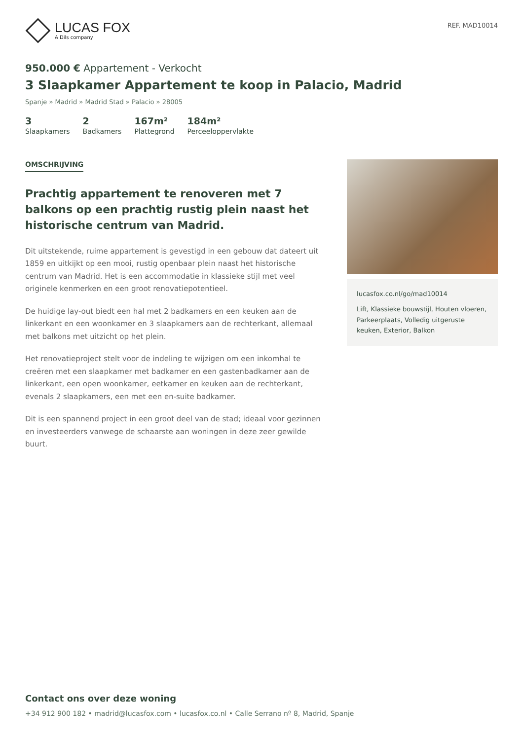LUCAS FOX
A Dils company
REF. MAD10014
950.000 € Appartement - Verkocht
3 Slaapkamer Appartement te koop in Palacio, Madrid
Spanje » Madrid » Madrid Stad » Palacio » 28005
3
Slaapkamers
2
Badkamers
167m²
Plattegrond
184m²
Perceeloppervlakte
OMSCHRIJVING
Prachtig appartement te renoveren met 7 balkons op een prachtig rustig plein naast het historische centrum van Madrid.
Dit uitstekende, ruime appartement is gevestigd in een gebouw dat dateert uit 1859 en uitkijkt op een mooi, rustig openbaar plein naast het historische centrum van Madrid. Het is een accommodatie in klassieke stijl met veel originele kenmerken en een groot renovatiepotentieel.
De huidige lay-out biedt een hal met 2 badkamers en een keuken aan de linkerkant en een woonkamer en 3 slaapkamers aan de rechterkant, allemaal met balkons met uitzicht op het plein.
Het renovatieproject stelt voor de indeling te wijzigen om een inkomhal te creëren met een slaapkamer met badkamer en een gastenbadkamer aan de linkerkant, een open woonkamer, eetkamer en keuken aan de rechterkant, evenals 2 slaapkamers, een met een en-suite badkamer.
Dit is een spannend project in een groot deel van de stad; ideaal voor gezinnen en investeerders vanwege de schaarste aan woningen in deze zeer gewilde buurt.
lucasfox.co.nl/go/mad10014
Lift, Klassieke bouwstijl, Houten vloeren, Parkeerplaats, Volledig uitgeruste keuken, Exterior, Balkon
Contact ons over deze woning
+34 912 900 182 • madrid@lucasfox.com • lucasfox.co.nl • Calle Serrano nº 8, Madrid, Spanje